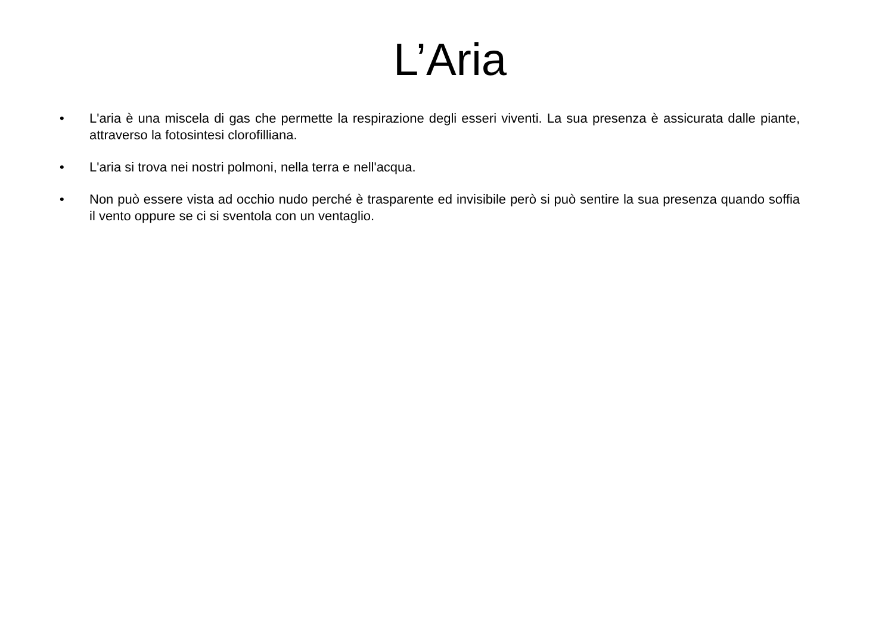L’Aria
• L'aria è una miscela di gas che permette la respirazione degli esseri viventi. La sua presenza è assicurata dalle piante, attraverso la fotosintesi clorofilliana.
• L'aria si trova nei nostri polmoni, nella terra e nell'acqua.
• Non può essere vista ad occhio nudo perché è trasparente ed invisibile però si può sentire la sua presenza quando soffia il vento oppure se ci si sventola con un ventaglio.